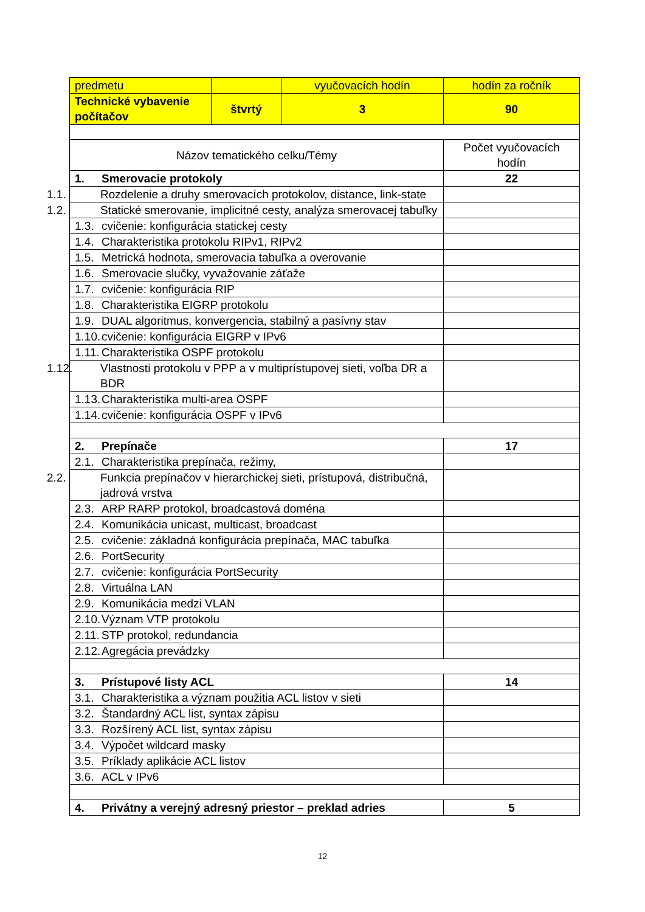| predmetu | | vyučovacích hodín | hodín za ročník |
| Technické vybavenie počítačov | štvrtý | 3 | 90 |
| Názov tematického celku/Témy | | | Počet vyučovacích hodín |
| 1. Smerovacie protokoly | | | 22 |
| 1.1. Rozdelenie a druhy smerovacích protokolov, distance, link-state | | | |
| 1.2. Statické smerovanie, implicitné cesty, analýza smerovacej tabuľky | | | |
| 1.3. cvičenie: konfigurácia statickej cesty | | | |
| 1.4. Charakteristika protokolu RIPv1, RIPv2 | | | |
| 1.5. Metrická hodnota, smerovacia tabuľka a overovanie | | | |
| 1.6. Smerovacie slučky, vyvažovanie záťaže | | | |
| 1.7. cvičenie: konfigurácia RIP | | | |
| 1.8. Charakteristika EIGRP protokolu | | | |
| 1.9. DUAL algoritmus, konvergencia, stabilný a pasívny stav | | | |
| 1.10. cvičenie: konfigurácia EIGRP v IPv6 | | | |
| 1.11. Charakteristika OSPF protokolu | | | |
| 1.12. Vlastnosti protokolu v PPP a v multiprístupovej sieti, voľba DR a BDR | | | |
| 1.13. Charakteristika multi-area OSPF | | | |
| 1.14. cvičenie: konfigurácia OSPF v IPv6 | | | |
| 2. Prepínače | | | 17 |
| 2.1. Charakteristika prepínača, režimy, | | | |
| 2.2. Funkcia prepínačov v hierarchickej sieti, prístupová, distribučná, jadrová vrstva | | | |
| 2.3. ARP RARP protokol, broadcastová doména | | | |
| 2.4. Komunikácia unicast, multicast, broadcast | | | |
| 2.5. cvičenie: základná konfigurácia prepínača, MAC tabuľka | | | |
| 2.6. PortSecurity | | | |
| 2.7. cvičenie: konfigurácia PortSecurity | | | |
| 2.8. Virtuálna LAN | | | |
| 2.9. Komunikácia medzi VLAN | | | |
| 2.10. Význam VTP protokolu | | | |
| 2.11. STP protokol, redundancia | | | |
| 2.12. Agregácia prevádzky | | | |
| 3. Prístupové listy ACL | | | 14 |
| 3.1. Charakteristika a význam použitia ACL listov v sieti | | | |
| 3.2. Štandardný ACL list, syntax zápisu | | | |
| 3.3. Rozšírený ACL list, syntax zápisu | | | |
| 3.4. Výpočet wildcard masky | | | |
| 3.5. Príklady aplikácie ACL listov | | | |
| 3.6. ACL v IPv6 | | | |
| 4. Privátny a verejný adresný priestor – preklad adries | | | 5 |
12